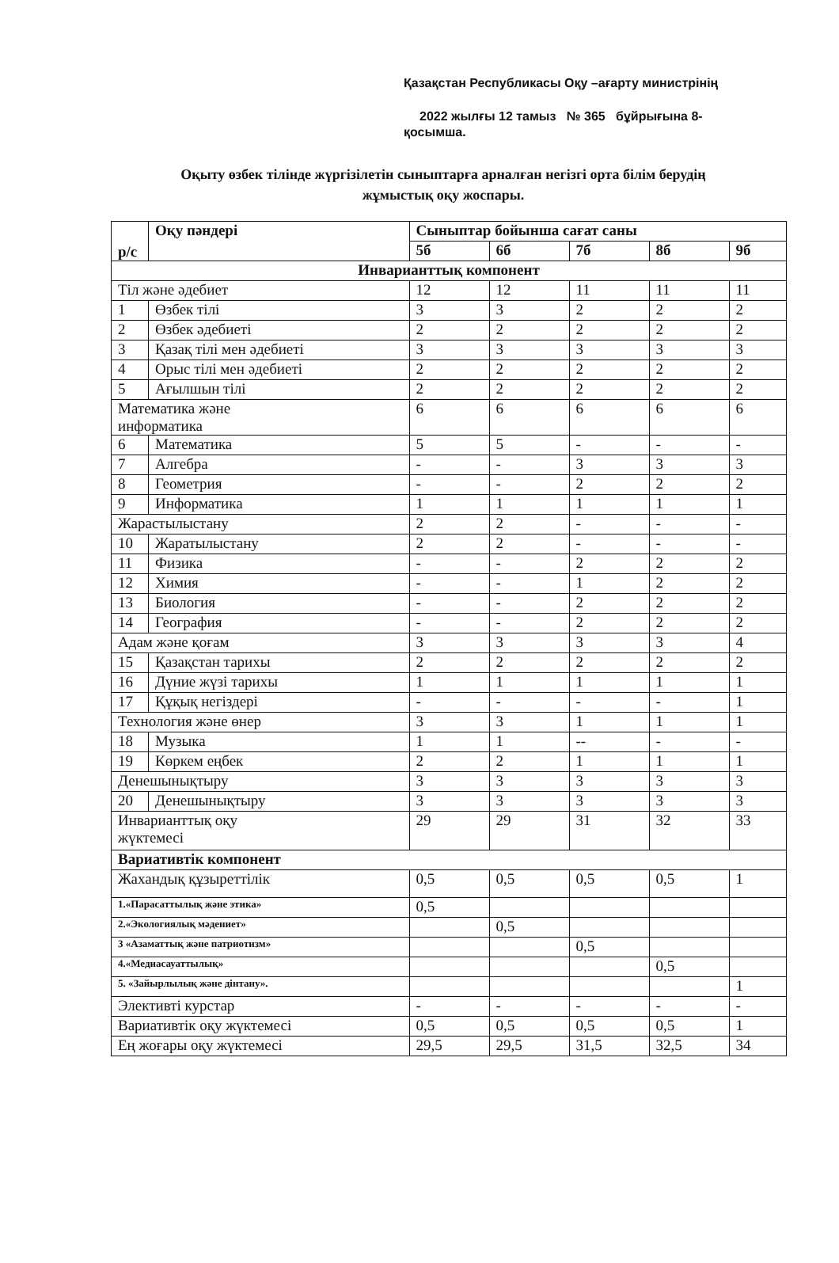Қазақстан Республикасы Оқу –ағарту министрінің
2022 жылғы 12 тамыз № 365 бұйрығына 8-
қосымша.
Оқыту өзбек тілінде жүргізілетін сыныптарға арналған негізгі орта білім берудің жұмыстық оқу жоспары.
| р/с | Оқу пәндері | Сыныптар бойынша сағат саны | | | | |
| --- | --- | --- | --- | --- | --- | --- |
| | | 5б | 6б | 7б | 8б | 9б |
| Инварианттық компонент | | | | | | |
| Тіл және әдебиет | | 12 | 12 | 11 | 11 | 11 |
| 1 | Өзбек тілі | 3 | 3 | 2 | 2 | 2 |
| 2 | Өзбек әдебиеті | 2 | 2 | 2 | 2 | 2 |
| 3 | Қазақ тілі мен әдебиеті | 3 | 3 | 3 | 3 | 3 |
| 4 | Орыс тілі мен әдебиеті | 2 | 2 | 2 | 2 | 2 |
| 5 | Ағылшын тілі | 2 | 2 | 2 | 2 | 2 |
| Математика және информатика | | 6 | 6 | 6 | 6 | 6 |
| 6 | Математика | 5 | 5 | - | - | - |
| 7 | Алгебра | - | - | 3 | 3 | 3 |
| 8 | Геометрия | - | - | 2 | 2 | 2 |
| 9 | Информатика | 1 | 1 | 1 | 1 | 1 |
| Жарастылыстану | | 2 | 2 | - | - | - |
| 10 | Жаратылыстану | 2 | 2 | - | - | - |
| 11 | Физика | - | - | 2 | 2 | 2 |
| 12 | Химия | - | - | 1 | 2 | 2 |
| 13 | Биология | - | - | 2 | 2 | 2 |
| 14 | География | - | - | 2 | 2 | 2 |
| Адам және қоғам | | 3 | 3 | 3 | 3 | 4 |
| 15 | Қазақстан тарихы | 2 | 2 | 2 | 2 | 2 |
| 16 | Дүние жүзі тарихы | 1 | 1 | 1 | 1 | 1 |
| 17 | Құқық негіздері | - | - | - | - | 1 |
| Технология және өнер | | 3 | 3 | 1 | 1 | 1 |
| 18 | Музыка | 1 | 1 | -- | - | - |
| 19 | Көркем еңбек | 2 | 2 | 1 | 1 | 1 |
| Денешынықтыру | | 3 | 3 | 3 | 3 | 3 |
| 20 | Денешынықтыру | 3 | 3 | 3 | 3 | 3 |
| Инварианттық оқу жүктемесі | | 29 | 29 | 31 | 32 | 33 |
| Вариативтік компонент | | | | | | |
| Жахандық құзыреттілік | | 0,5 | 0,5 | 0,5 | 0,5 | 1 |
| 1.«Парасаттылық және этика» | | 0,5 | | | | |
| 2.«Экологиялық мәдениет» | | | 0,5 | | | |
| 3 «Азаматтық және патриотизм» | | | | 0,5 | | |
| 4.«Медиасауаттылық» | | | | | 0,5 | |
| 5. «Зайырлылық және дінтану». | | | | | | 1 |
| Элективті курстар | | - | - | - | - | - |
| Вариативтік оқу жүктемесі | | 0,5 | 0,5 | 0,5 | 0,5 | 1 |
| Ең жоғары оқу жүктемесі | | 29,5 | 29,5 | 31,5 | 32,5 | 34 |